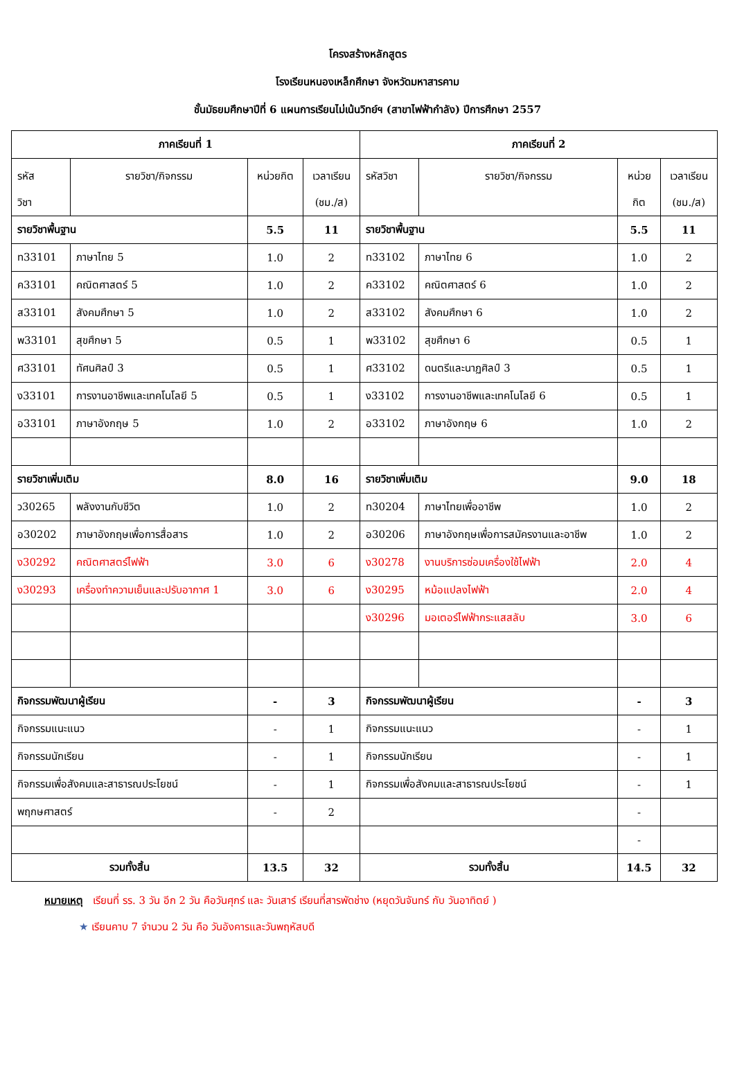โครงสร้างหลักสูตร
โรงเรียนหนองเหล็กศึกษา จังหวัดมหาสารคาม
ชั้นมัธยมศึกษาปีที่ 6 แผนการเรียนไม่เน้นวิทย์ฯ (สาขาไฟฟ้ากำลัง) ปีการศึกษา 2557
| ภาคเรียนที่ 1 | | | | ภาคเรียนที่ 2 | | | |
| รหัส วิชา | รายวิชา/กิจกรรม | หน่วยกิต | เวลาเรียน (ชม./ส) | รหัสวิชา | รายวิชา/กิจกรรม | หน่วย กิต | เวลาเรียน (ชม./ส) |
| รายวิชาพื้นฐาน | | 5.5 | 11 | รายวิชาพื้นฐาน | | 5.5 | 11 |
| ท33101 | ภาษาไทย 5 | 1.0 | 2 | ท33102 | ภาษาไทย 6 | 1.0 | 2 |
| ค33101 | คณิตศาสตร์ 5 | 1.0 | 2 | ค33102 | คณิตศาสตร์ 6 | 1.0 | 2 |
| ส33101 | สังคมศึกษา 5 | 1.0 | 2 | ส33102 | สังคมศึกษา 6 | 1.0 | 2 |
| พ33101 | สุขศึกษา 5 | 0.5 | 1 | พ33102 | สุขศึกษา 6 | 0.5 | 1 |
| ศ33101 | ทัศนศิลป์ 3 | 0.5 | 1 | ศ33102 | ดนตรีและนาฏศิลป์ 3 | 0.5 | 1 |
| ง33101 | การงานอาชีพและเทคโนโลยี 5 | 0.5 | 1 | ง33102 | การงานอาชีพและเทคโนโลยี 6 | 0.5 | 1 |
| อ33101 | ภาษาอังกฤษ 5 | 1.0 | 2 | อ33102 | ภาษาอังกฤษ 6 | 1.0 | 2 |
| รายวิชาเพิ่มเติม | | 8.0 | 16 | รายวิชาเพิ่มเติม | | 9.0 | 18 |
| ว30265 | พลังงานกับชีวิต | 1.0 | 2 | ท30204 | ภาษาไทยเพื่ออาชีพ | 1.0 | 2 |
| อ30202 | ภาษาอังกฤษเพื่อการสื่อสาร | 1.0 | 2 | อ30206 | ภาษาอังกฤษเพื่อการสมัครงานและอาชีพ | 1.0 | 2 |
| ง30292 | คณิตศาสตร์ไฟฟ้า | 3.0 | 6 | ง30278 | งานบริการซ่อมเครื่องใช้ไฟฟ้า | 2.0 | 4 |
| ง30293 | เครื่องทำความเย็นและปรับอากาศ 1 | 3.0 | 6 | ง30295 | หม้อแปลงไฟฟ้า | 2.0 | 4 |
| | | | | ง30296 | มอเตอร์ไฟฟ้ากระแสสลับ | 3.0 | 6 |
| กิจกรรมพัฒนาผู้เรียน | | - | 3 | กิจกรรมพัฒนาผู้เรียน | | - | 3 |
| กิจกรรมแนะแนว | | - | 1 | กิจกรรมแนะแนว | | - | 1 |
| กิจกรรมนักเรียน | | - | 1 | กิจกรรมนักเรียน | | - | 1 |
| กิจกรรมเพื่อสังคมและสาธารณประโยชน์ | | - | 1 | กิจกรรมเพื่อสังคมและสาธารณประโยชน์ | | - | 1 |
| พฤกษศาสตร์ | | - | 2 | | | - | |
| | | | | | | - | |
| รวมทั้งสิ้น | | 13.5 | 32 | รวมทั้งสิ้น | | 14.5 | 32 |
หมายเหตุ เรียนที่ รร. 3 วัน อีก 2 วัน คือวันศุกร์ และ วันเสาร์ เรียนที่สารพัดช่าง (หยุดวันจันทร์ กับ วันอาทิตย์ )
★ เรียนคาบ 7 จำนวน 2 วัน คือ วันอังคารและวันพฤหัสบดี